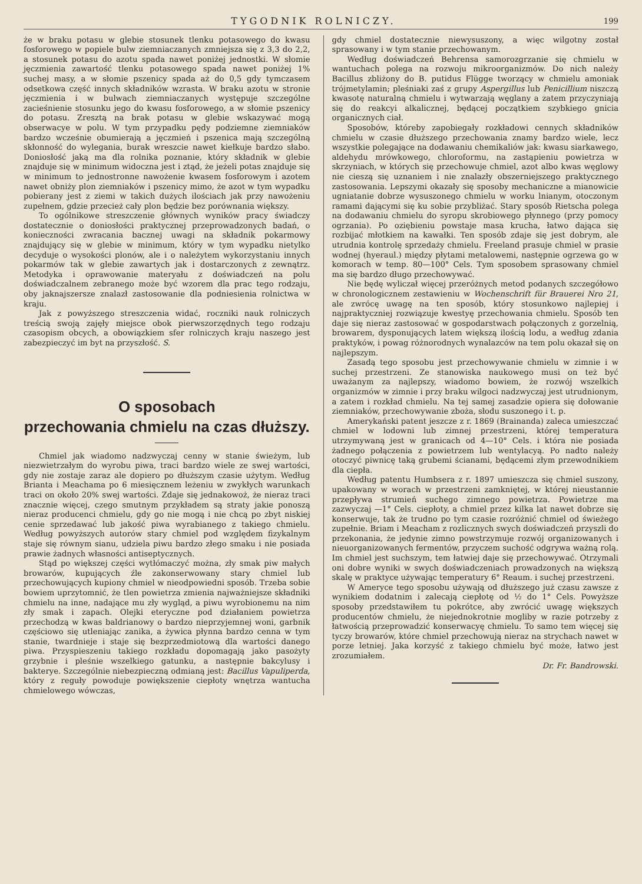TYGODNIK ROLNICZY. 199
że w braku potasu w glebie stosunek tlenku potasowego do kwasu fosforowego w popiele bulw ziemniaczanych zmniejsza się z 3,3 do 2,2, a stosunek potasu do azotu spada nawet poniżej jednostki. W słomie jęczmienia zawartość tlenku potasowego spada nawet poniżej 1% suchej masy, a w słomie pszenicy spada aż do 0,5 gdy tymczasem odsetkowa część innych składników wzrasta. W braku azotu w stronie jęczmienia i w bulwach ziemniaczanych występuje szczególne zacieśnienie stosunku jego do kwasu fosforowego, a w słomie pszenicy do potasu. Zresztą na brak potasu w glebie wskazywać mogą obserwacye w polu. W tym przypadku pędy podziemne ziemniaków bardzo wcześnie obumierają a jęczmień i pszenica mają szczególną skłonność do wylegania, burak wreszcie nawet kiełkuje bardzo słabo. Doniosłość jaką ma dla rolnika poznanie, który składnik w glebie znajduje się w minimum widoczna jest i ztąd, że jeżeli potas znajduje się w minimum to jednostronne nawożenie kwasem fosforowym i azotem nawet obniży plon ziemniaków i pszenicy mimo, że azot w tym wypadku pobierany jest z ziemi w takich dużych ilościach jak przy nawożeniu zupełnem, gdzie przecież cały plon będzie bez porównania większy.
To ogólnikowe streszczenie głównych wyników pracy świadczy dostatecznie o doniosłości praktycznej przeprowadzonych badań, o konieczności zwracania bacznej uwagi na składnik pokarmowy znajdujący się w glebie w minimum, który w tym wypadku nietylko decyduje o wysokości plonów, ale i o należytem wykorzystaniu innych pokarmów tak w glebie zawartych jak i dostarczonych z zewnątrz. Metodyka i oprawowanie materyału z doświadczeń na polu doświadczalnem zebranego może być wzorem dla prac tego rodzaju, oby jaknajszersze znalazł zastosowanie dla podniesienia rolnictwa w kraju.
Jak z powyższego streszczenia widać, roczniki nauk rolniczych treścią swoją zajęły miejsce obok pierwszorzędnych tego rodzaju czasopism obcych, a obowiązkiem sfer rolniczych kraju naszego jest zabezpieczyć im byt na przyszłość. S.
O sposobach
przechowania chmielu na czas dłuższy.
Chmiel jak wiadomo nadzwyczaj cenny w stanie świeżym, lub niezwietrzałym do wyrobu piwa, traci bardzo wiele ze swej wartości, gdy nie zostaje zaraz ale dopiero po dłuższym czasie użytym. Według Brianta i Meachama po 6 miesięcznem leżeniu w zwykłych warunkach traci on około 20% swej wartości. Zdaje się jednakowoż, że nieraz traci znacznie więcej, czego smutnym przykładem są straty jakie ponoszą nieraz producenci chmielu, gdy go nie mogą i nie chcą po zbyt niskiej cenie sprzedawać lub jakość piwa wyrabianego z takiego chmielu. Według powyższych autorów stary chmiel pod względem fizykalnym staje się równym sianu, udziela piwu bardzo złego smaku i nie posiada prawie żadnych własności antiseptycznych.
Stąd po większej części wytłómaczyć można, zły smak piw małych browarów, kupujących źle zakonserwowany stary chmiel lub przechowujących kupiony chmiel w nieodpowiedni sposób. Trzeba sobie bowiem uprzytomnić, że tlen powietrza zmienia najważniejsze składniki chmielu na inne, nadające mu zły wygląd, a piwu wyrobionemu na nim zły smak i zapach. Olejki eteryczne pod działaniem powietrza przechodzą w kwas baldrianowy o bardzo nieprzyjemnej woni, garbnik częściowo się utleniając zanika, a żywica płynna bardzo cenna w tym stanie, twardnieje i staje się bezprzedmiotową dla wartości danego piwa. Przyspieszeniu takiego rozkładu dopomagają jako pasożyty grzybnie i pleśnie wszelkiego gatunku, a następnie bakcylusy i bakterye. Szczególnie niebezpieczną odmianą jest: Bacillus Vapuliperda, który z reguły powoduje powiększenie ciepłoty wnętrza wantucha chmielowego wówczas,
gdy chmiel dostatecznie niewysuszony, a więc wilgotny został sprasowany i w tym stanie przechowanym.
Według doświadczeń Behrensa samorozgrzanie się chmielu w wantuchach polega na rozwoju mikroorganizmów. Do nich należy Bacillus zbliżony do B. putidus Flügge tworzący w chmielu amoniak trójmetylamin; pleśniaki zaś z grupy Aspergillus lub Penicillium niszczą kwasotę naturalną chmielu i wytwarzają węglany a zatem przyczyniają się do reakcyi alkalicznej, będącej początkiem szybkiego gnicia organicznych ciał.
Sposobów, któreby zapobiegały rozkładowi cennych składników chmielu w czasie dłuższego przechowania znamy bardzo wiele, lecz wszystkie polegające na dodawaniu chemikaliów jak: kwasu siarkawego, aldehydu mrówkowego, chloroformu, na zastąpieniu powietrza w skrzyniach, w których się przechowuje chmiel, azot albo kwas węglowy nie cieszą się uznaniem i nie znalazły obszerniejszego praktycznego zastosowania. Lepszymi okazały się sposoby mechaniczne a mianowicie ugniatanie dobrze wysuszonego chmielu w worku lnianym, otoczonym ramami dającymi się ku sobie przybliżać. Stary sposób Rietscha polega na dodawaniu chmielu do syropu skrobiowego płynnego (przy pomocy ogrzania). Po oziębieniu powstaje masa krucha, łatwo dająca się rozbijać młotkiem na kawałki. Ten sposób zdaje się jest dobrym, ale utrudnia kontrolę sprzedaży chmielu. Freeland prasuje chmiel w prasie wodnej (hyeraul.) między płytami metalowemi, następnie ogrzewa go w komorach w temp. 80—100° Cels. Tym sposobem sprasowany chmiel ma się bardzo długo przechowywać.
Nie będę wyliczał więcej przeróżnych metod podanych szczegółowo w chronologicznem zestawieniu w Wochenschrift für Brauerei Nro 21, ale zwrócę uwagę na ten sposób, który stosunkowo najlepiej i najpraktyczniej rozwiązuje kwestyę przechowania chmielu. Sposób ten daje się nieraz zastosować w gospodarstwach połączonych z gorzelnią, browarem, dysponujących latem większą ilością lodu, a według zdania praktyków, i powag różnorodnych wynalazców na tem polu okazał się on najlepszym.
Zasadą tego sposobu jest przechowywanie chmielu w zimnie i w suchej przestrzeni. Ze stanowiska naukowego musi on też być uważanym za najlepszy, wiadomo bowiem, że rozwój wszelkich organizmów w zimnie i przy braku wilgoci nadzwyczaj jest utrudnionym, a zatem i rozkład chmielu. Na tej samej zasadzie opiera się dołowanie ziemniaków, przechowywanie zboża, słodu suszonego i t. p.
Amerykański patent jeszcze z r. 1869 (Brainanda) zaleca umieszczać chmiel w lodowni lub zimnej przestrzeni, której temperatura utrzymywaną jest w granicach od 4—10° Cels. i która nie posiada żadnego połączenia z powietrzem lub wentylacyą. Po nadto należy otoczyć piwnicę taką grubemi ścianami, będącemi złym przewodnikiem dla ciepła.
Według patentu Humbsera z r. 1897 umieszcza się chmiel suszony, upakowany w worach w przestrzeni zamkniętej, w której nieustannie przepływa strumień suchego zimnego powietrza. Powietrze ma zazwyczaj —1° Cels. ciepłoty, a chmiel przez kilka lat nawet dobrze się konserwuje, tak że trudno po tym czasie rozróżnić chmiel od świeżego zupełnie. Briam i Meacham z rozlicznych swych doświadczeń przyszli do przekonania, że jedynie zimno powstrzymuje rozwój organizowanych i nieuorganizowanych fermentów, przyczem suchość odgrywa ważną rolą. Im chmiel jest suchszym, tem łatwiej daje się przechowywać. Otrzymali oni dobre wyniki w swych doświadczeniach prowadzonych na większą skalę w praktyce używając temperatury 6° Reaum. i suchej przestrzeni.
W Ameryce tego sposobu używają od dłuższego już czasu zawsze z wynikiem dodatnim i zalecają ciepłotę od ½ do 1° Cels. Powyższe sposoby przedstawiłem tu pokrótce, aby zwrócić uwagę większych producentów chmielu, że niejednokrotnie mogliby w razie potrzeby z łatwością przeprowadzić konserwacyę chmielu. To samo tem więcej się tyczy browarów, które chmiel przechowują nieraz na strychach nawet w porze letniej. Jaka korzyść z takiego chmielu być może, łatwo jest zrozumiałem.
Dr. Fr. Bandrowski.